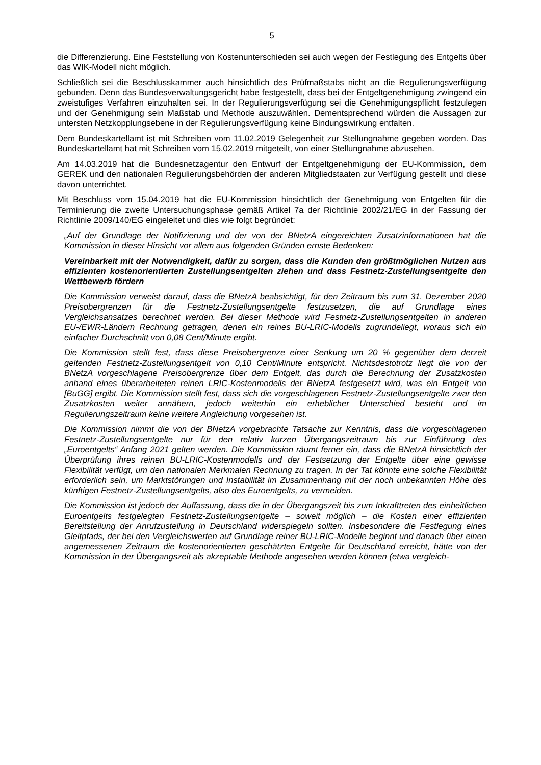5
die Differenzierung. Eine Feststellung von Kostenunterschieden sei auch wegen der Festlegung des Entgelts über das WIK-Modell nicht möglich.
Schließlich sei die Beschlusskammer auch hinsichtlich des Prüfmaßstabs nicht an die Regulierungsverfügung gebunden. Denn das Bundesverwaltungsgericht habe festgestellt, dass bei der Entgeltgenehmigung zwingend ein zweistufiges Verfahren einzuhalten sei. In der Regulierungsverfügung sei die Genehmigungspflicht festzulegen und der Genehmigung sein Maßstab und Methode auszuwählen. Dementsprechend würden die Aussagen zur untersten Netzkopplungsebene in der Regulierungsverfügung keine Bindungswirkung entfalten.
Dem Bundeskartellamt ist mit Schreiben vom 11.02.2019 Gelegenheit zur Stellungnahme gegeben worden. Das Bundeskartellamt hat mit Schreiben vom 15.02.2019 mitgeteilt, von einer Stellungnahme abzusehen.
Am 14.03.2019 hat die Bundesnetzagentur den Entwurf der Entgeltgenehmigung der EU-Kommission, dem GEREK und den nationalen Regulierungsbehörden der anderen Mitgliedstaaten zur Verfügung gestellt und diese davon unterrichtet.
Mit Beschluss vom 15.04.2019 hat die EU-Kommission hinsichtlich der Genehmigung von Entgelten für die Terminierung die zweite Untersuchungsphase gemäß Artikel 7a der Richtlinie 2002/21/EG in der Fassung der Richtlinie 2009/140/EG eingeleitet und dies wie folgt begründet:
„Auf der Grundlage der Notifizierung und der von der BNetzA eingereichten Zusatzinformationen hat die Kommission in dieser Hinsicht vor allem aus folgenden Gründen ernste Bedenken:
Vereinbarkeit mit der Notwendigkeit, dafür zu sorgen, dass die Kunden den größtmöglichen Nutzen aus effizienten kostenorientierten Zustellungsentgelten ziehen und dass Festnetz-Zustellungsentgelte den Wettbewerb fördern
Die Kommission verweist darauf, dass die BNetzA beabsichtigt, für den Zeitraum bis zum 31. Dezember 2020 Preisobergrenzen für die Festnetz-Zustellungsentgelte festzusetzen, die auf Grundlage eines Vergleichsansatzes berechnet werden. Bei dieser Methode wird Festnetz-Zustellungsentgelten in anderen EU-/EWR-Ländern Rechnung getragen, denen ein reines BU-LRIC-Modells zugrundeliegt, woraus sich ein einfacher Durchschnitt von 0,08 Cent/Minute ergibt.
Die Kommission stellt fest, dass diese Preisobergrenze einer Senkung um 20 % gegenüber dem derzeit geltenden Festnetz-Zustellungsentgelt von 0,10 Cent/Minute entspricht. Nichtsdestotrotz liegt die von der BNetzA vorgeschlagene Preisobergrenze über dem Entgelt, das durch die Berechnung der Zusatzkosten anhand eines überarbeiteten reinen LRIC-Kostenmodells der BNetzA festgesetzt wird, was ein Entgelt von [BuGG] ergibt. Die Kommission stellt fest, dass sich die vorgeschlagenen Festnetz-Zustellungsentgelte zwar den Zusatzkosten weiter annähern, jedoch weiterhin ein erheblicher Unterschied besteht und im Regulierungszeitraum keine weitere Angleichung vorgesehen ist.
Die Kommission nimmt die von der BNetzA vorgebrachte Tatsache zur Kenntnis, dass die vorgeschlagenen Festnetz-Zustellungsentgelte nur für den relativ kurzen Übergangszeitraum bis zur Einführung des „Euroentgelts“ Anfang 2021 gelten werden. Die Kommission räumt ferner ein, dass die BNetzA hinsichtlich der Überprüfung ihres reinen BU-LRIC-Kostenmodells und der Festsetzung der Entgelte über eine gewisse Flexibilität verfügt, um den nationalen Merkmalen Rechnung zu tragen. In der Tat könnte eine solche Flexibilität erforderlich sein, um Marktstörungen und Instabilität im Zusammenhang mit der noch unbekannten Höhe des künftigen Festnetz-Zustellungsentgelts, also des Euroentgelts, zu vermeiden.
Die Kommission ist jedoch der Auffassung, dass die in der Übergangszeit bis zum Inkrafttreten des einheitlichen Euroentgelts festgelegten Festnetz-Zustellungsentgelte – soweit möglich – die Kosten einer effizienten Bereitstellung der Anrufzustellung in Deutschland widerspiegeln sollten. Insbesondere die Festlegung eines Gleitpfads, der bei den Vergleichswerten auf Grundlage reiner BU-LRIC-Modelle beginnt und danach über einen angemessenen Zeitraum die kostenorientierten geschätzten Entgelte für Deutschland erreicht, hätte von der Kommission in der Übergangszeit als akzeptable Methode angesehen werden können (etwa vergleich-